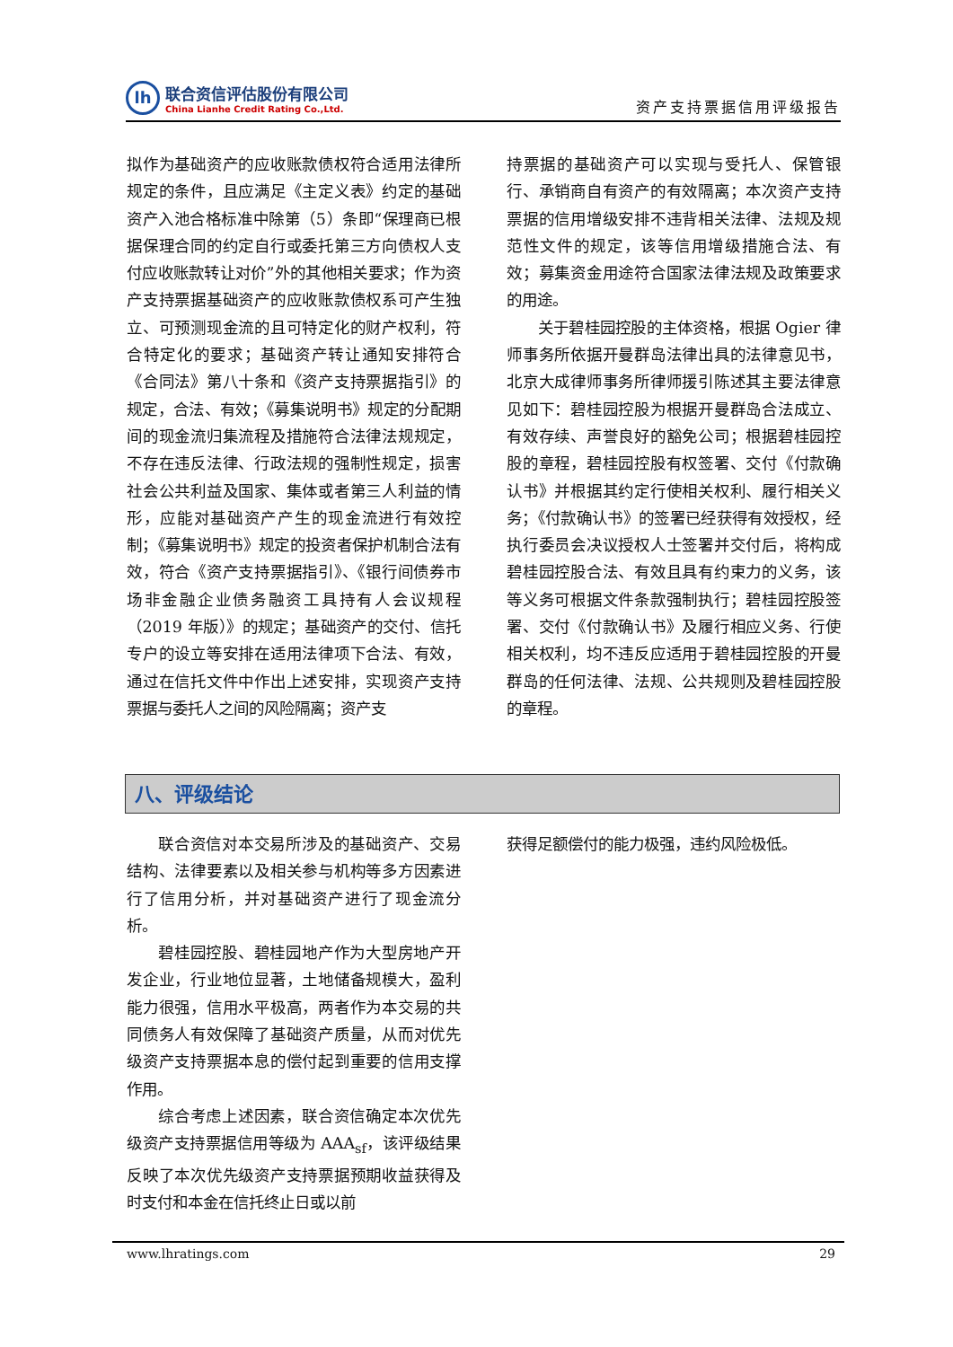lh
联合资信评估股份有限公司
China Lianhe Credit Rating Co.,Ltd.
资产支持票据信用评级报告
拟作为基础资产的应收账款债权符合适用法律所规定的条件，且应满足《主定义表》约定的基础资产入池合格标准中除第（5）条即“保理商已根据保理合同的约定自行或委托第三方向债权人支付应收账款转让对价”外的其他相关要求；作为资产支持票据基础资产的应收账款债权系可产生独立、可预测现金流的且可特定化的财产权利，符合特定化的要求；基础资产转让通知安排符合《合同法》第八十条和《资产支持票据指引》的规定，合法、有效；《募集说明书》规定的分配期间的现金流归集流程及措施符合法律法规规定，不存在违反法律、行政法规的强制性规定，损害社会公共利益及国家、集体或者第三人利益的情形，应能对基础资产产生的现金流进行有效控制；《募集说明书》规定的投资者保护机制合法有效，符合《资产支持票据指引》、《银行间债券市场非金融企业债务融资工具持有人会议规程（2019 年版）》的规定；基础资产的交付、信托专户的设立等安排在适用法律项下合法、有效，通过在信托文件中作出上述安排，实现资产支持票据与委托人之间的风险隔离；资产支
持票据的基础资产可以实现与受托人、保管银行、承销商自有资产的有效隔离；本次资产支持票据的信用增级安排不违背相关法律、法规及规范性文件的规定，该等信用增级措施合法、有效；募集资金用途符合国家法律法规及政策要求的用途。
关于碧桂园控股的主体资格，根据 Ogier 律师事务所依据开曼群岛法律出具的法律意见书，北京大成律师事务所律师援引陈述其主要法律意见如下：碧桂园控股为根据开曼群岛合法成立、有效存续、声誉良好的豁免公司；根据碧桂园控股的章程，碧桂园控股有权签署、交付《付款确认书》并根据其约定行使相关权利、履行相关义务；《付款确认书》的签署已经获得有效授权，经执行委员会决议授权人士签署并交付后，将构成碧桂园控股合法、有效且具有约束力的义务，该等义务可根据文件条款强制执行；碧桂园控股签署、交付《付款确认书》及履行相应义务、行使相关权利，均不违反应适用于碧桂园控股的开曼群岛的任何法律、法规、公共规则及碧桂园控股的章程。
八、评级结论
联合资信对本交易所涉及的基础资产、交易结构、法律要素以及相关参与机构等多方因素进行了信用分析，并对基础资产进行了现金流分析。
碧桂园控股、碧桂园地产作为大型房地产开发企业，行业地位显著，土地储备规模大，盈利能力很强，信用水平极高，两者作为本交易的共同债务人有效保障了基础资产质量，从而对优先级资产支持票据本息的偿付起到重要的信用支撑作用。
综合考虑上述因素，联合资信确定本次优先级资产支持票据信用等级为 AAA<sub>sf</sub>，该评级结果反映了本次优先级资产支持票据预期收益获得及时支付和本金在信托终止日或以前
获得足额偿付的能力极强，违约风险极低。
www.lhratings.com 29